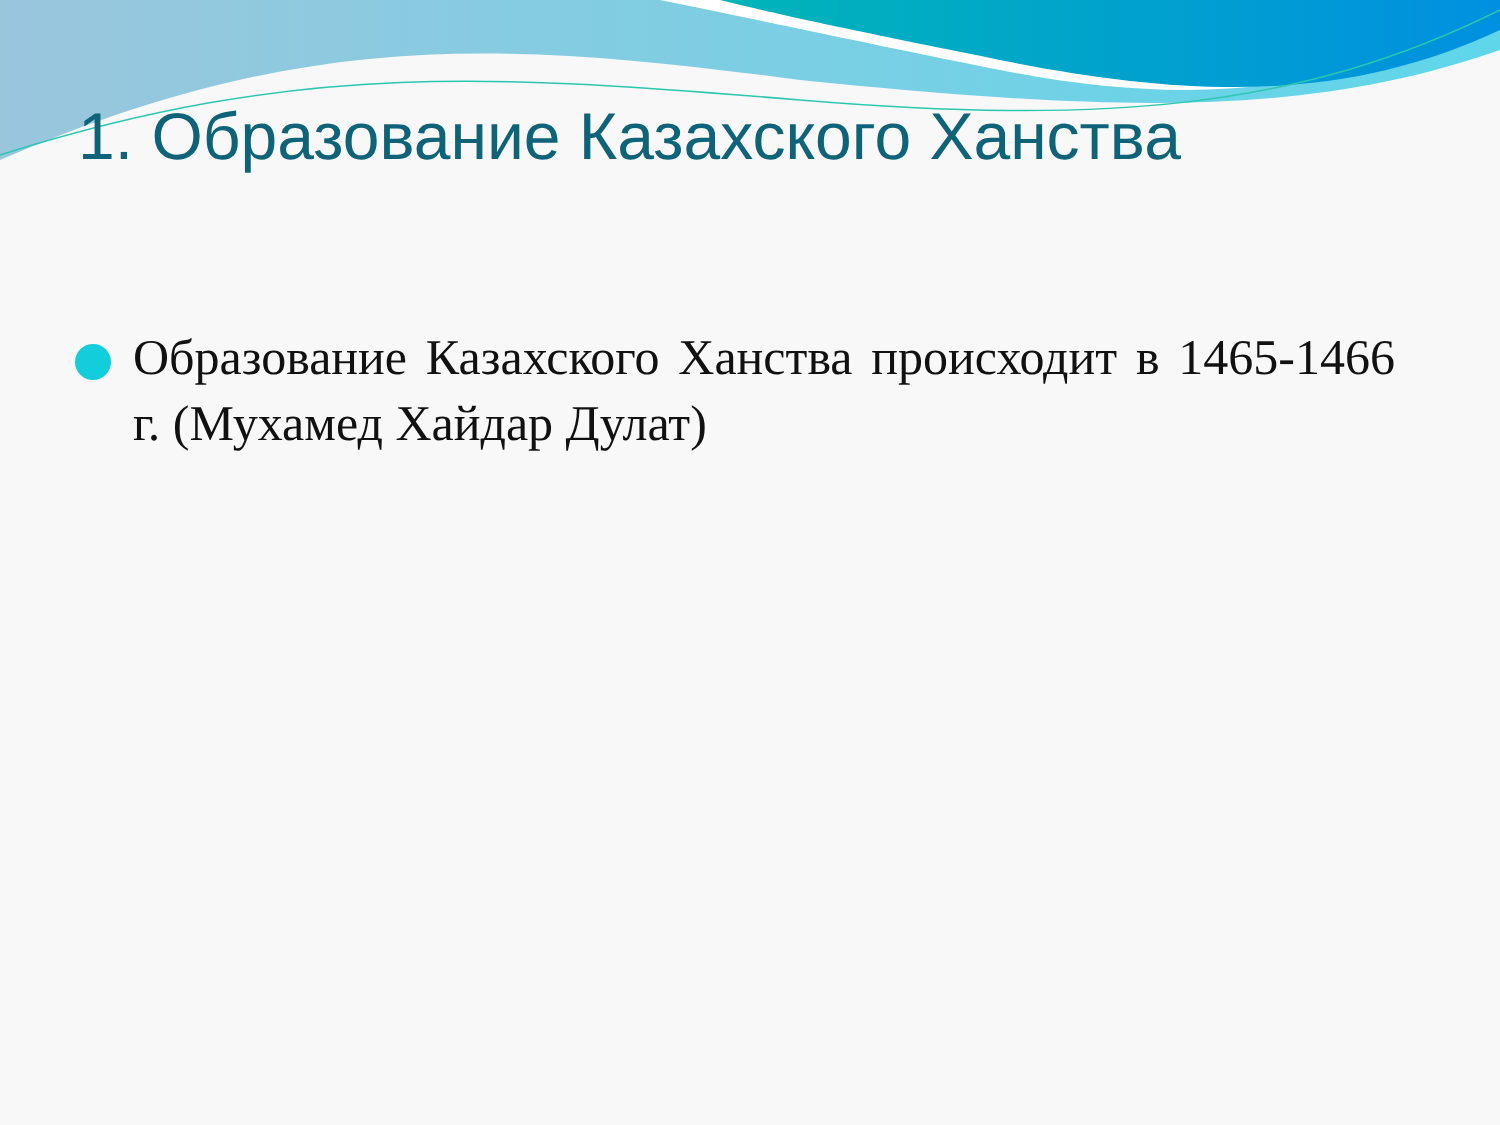1. Образование Казахского Ханства
Образование Казахского Ханства происходит в 1465-1466 г. (Мухамед Хайдар Дулат)